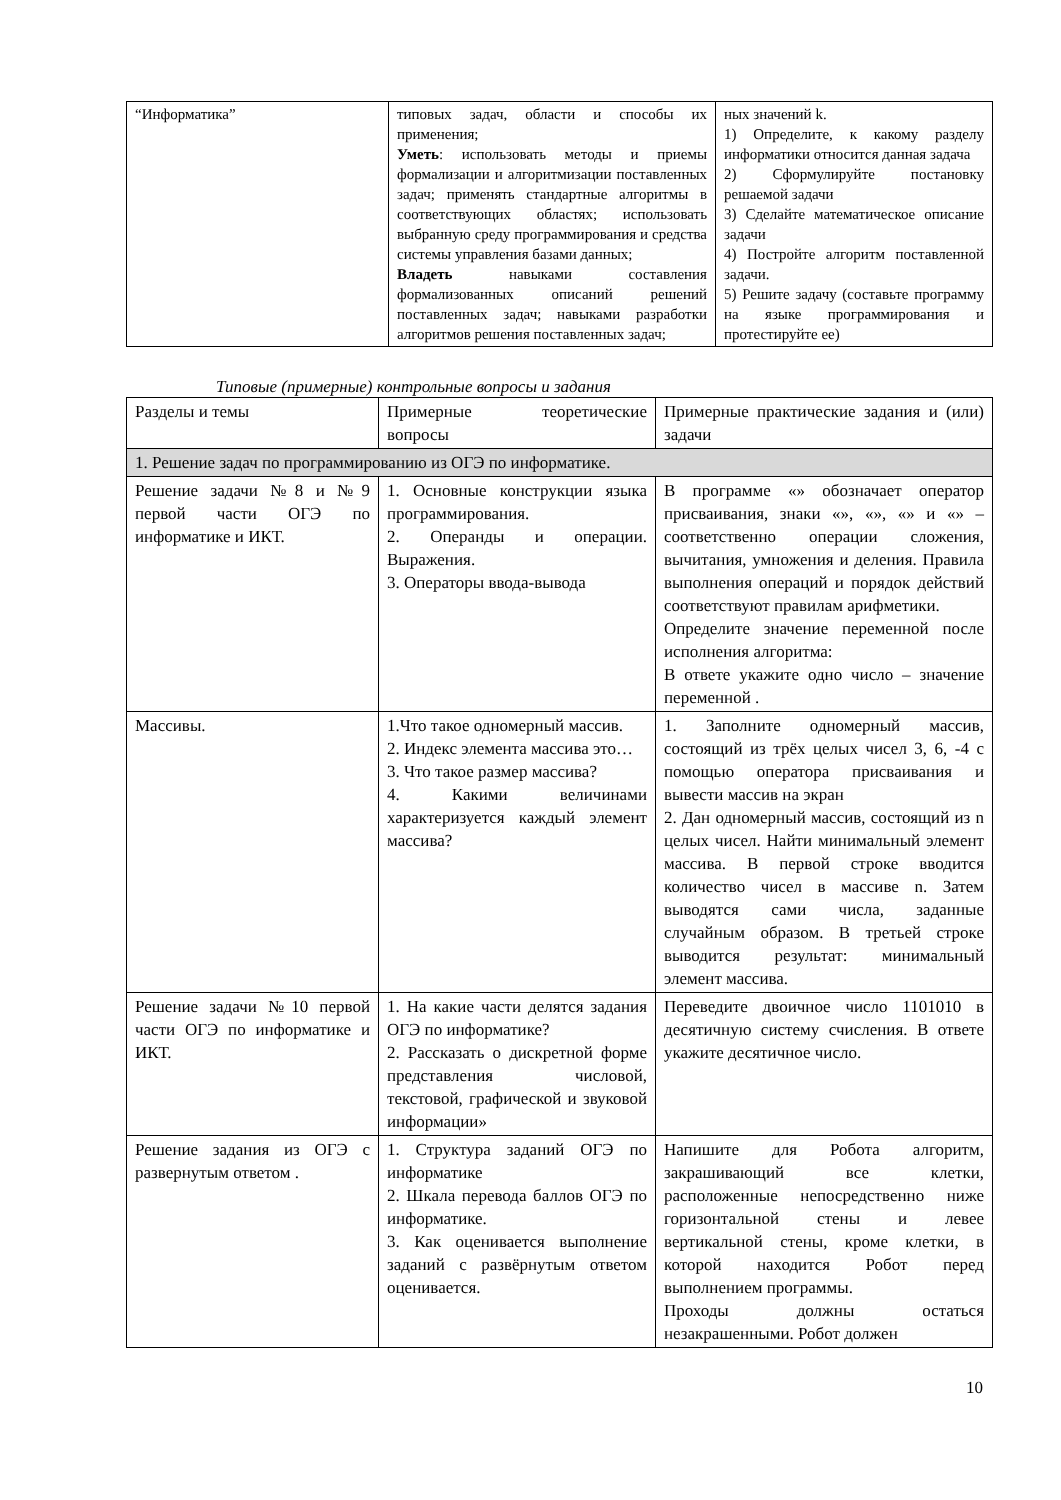| “Информатика” | типовых задач, области и способы их применения; Уметь : использовать методы и приемы формализации и алгоритмизации поставленных задач; применять стандартные алгоритмы в соответствующих областях; использовать выбранную среду программирования и средства системы управления базами данных; Владеть навыками составления формализованных описаний решений поставленных задач; навыками разработки алгоритмов решения поставленных задач; | ных значений k. 1) Определите, к какому разделу информатики относится данная задача 2) Сформулируйте постановку решаемой задачи 3) Сделайте математическое описание задачи 4) Постройте алгоритм поставленной задачи. 5) Решите задачу (составьте программу на языке программирования и протестируйте ее) |
Типовые (примерные) контрольные вопросы и задания
| Разделы и темы | Примерные теоретические вопросы | Примерные практические задания и (или) задачи |
| 1. Решение задач по программированию из ОГЭ по информатике. | | |
| Решение задачи №8 и №9 первой части ОГЭ по информатике и ИКТ. | 1. Основные конструкции языка программирования. 2. Операнды и операции. Выражения. 3. Операторы ввода-вывода | В программе «» обозначает оператор присваивания, знаки «», «», «» и «» – соответственно операции сложения, вычитания, умножения и деления. Правила выполнения операций и порядок действий соответствуют правилам арифметики. Определите значение переменной после исполнения алгоритма: В ответе укажите одно число – значение переменной . |
| Массивы. | 1.Что такое одномерный массив. 2. Индекс элемента массива это… 3. Что такое размер массива? 4. Какими величинами характеризуется каждый элемент массива? | 1. Заполните одномерный массив, состоящий из трёх целых чисел 3, 6, -4 с помощью оператора присваивания и вывести массив на экран 2. Дан одномерный массив, состоящий из n целых чисел. Найти минимальный элемент массива. В первой строке вводится количество чисел в массиве n. Затем выводятся сами числа, заданные случайным образом. В третьей строке выводится результат: минимальный элемент массива. |
| Решение задачи №10 первой части ОГЭ по информатике и ИКТ. | 1. На какие части делятся задания ОГЭ по информатике? 2. Рассказать о дискретной форме представления числовой, текстовой, графической и звуковой информации» | Переведите двоичное число 1101010 в десятичную систему счисления. В ответе укажите десятичное число. |
| Решение задания из ОГЭ с развернутым ответом . | 1. Структура заданий ОГЭ по информатике 2. Шкала перевода баллов ОГЭ по информатике. 3. Как оценивается выполнение заданий с развёрнутым ответом оценивается. | Напишите для Робота алгоритм, закрашивающий все клетки, расположенные непосредственно ниже горизонтальной стены и левее вертикальной стены, кроме клетки, в которой находится Робот перед выполнением программы. Проходы должны остаться незакрашенными. Робот должен |
10